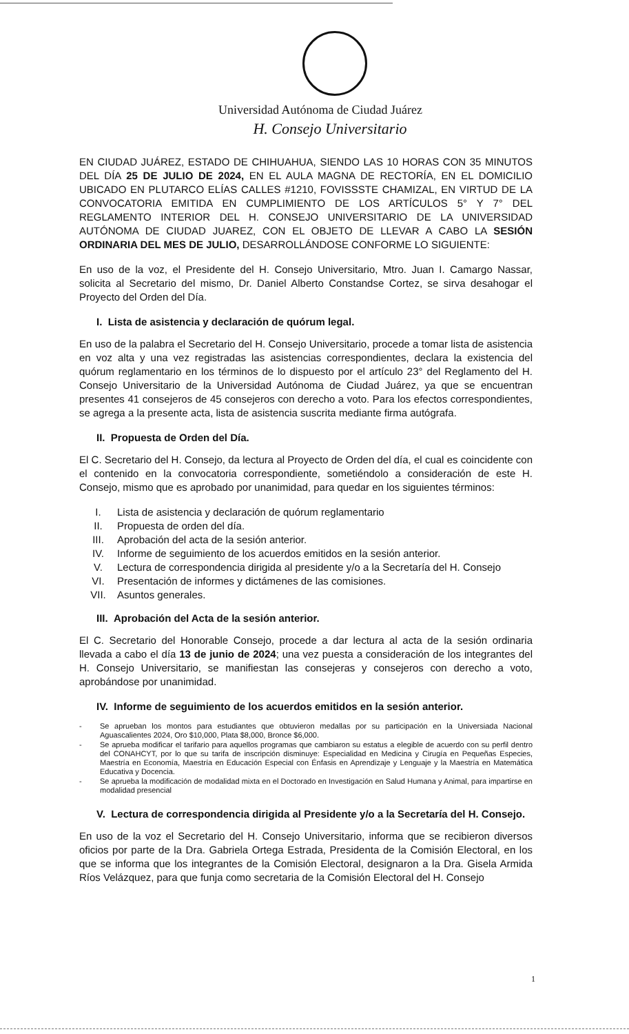Universidad Autónoma de Ciudad Juárez
H. Consejo Universitario
EN CIUDAD JUÁREZ, ESTADO DE CHIHUAHUA, SIENDO LAS 10 HORAS CON 35 MINUTOS DEL DÍA 25 DE JULIO DE 2024, EN EL AULA MAGNA DE RECTORÍA, EN EL DOMICILIO UBICADO EN PLUTARCO ELÍAS CALLES #1210, FOVISSSTE CHAMIZAL, EN VIRTUD DE LA CONVOCATORIA EMITIDA EN CUMPLIMIENTO DE LOS ARTÍCULOS 5° Y 7° DEL REGLAMENTO INTERIOR DEL H. CONSEJO UNIVERSITARIO DE LA UNIVERSIDAD AUTÓNOMA DE CIUDAD JUAREZ, CON EL OBJETO DE LLEVAR A CABO LA SESIÓN ORDINARIA DEL MES DE JULIO, DESARROLLÁNDOSE CONFORME LO SIGUIENTE:
En uso de la voz, el Presidente del H. Consejo Universitario, Mtro. Juan I. Camargo Nassar, solicita al Secretario del mismo, Dr. Daniel Alberto Constandse Cortez, se sirva desahogar el Proyecto del Orden del Día.
I. Lista de asistencia y declaración de quórum legal.
En uso de la palabra el Secretario del H. Consejo Universitario, procede a tomar lista de asistencia en voz alta y una vez registradas las asistencias correspondientes, declara la existencia del quórum reglamentario en los términos de lo dispuesto por el artículo 23° del Reglamento del H. Consejo Universitario de la Universidad Autónoma de Ciudad Juárez, ya que se encuentran presentes 41 consejeros de 45 consejeros con derecho a voto. Para los efectos correspondientes, se agrega a la presente acta, lista de asistencia suscrita mediante firma autógrafa.
II. Propuesta de Orden del Día.
El C. Secretario del H. Consejo, da lectura al Proyecto de Orden del día, el cual es coincidente con el contenido en la convocatoria correspondiente, sometiéndolo a consideración de este H. Consejo, mismo que es aprobado por unanimidad, para quedar en los siguientes términos:
I. Lista de asistencia y declaración de quórum reglamentario
II. Propuesta de orden del día.
III. Aprobación del acta de la sesión anterior.
IV. Informe de seguimiento de los acuerdos emitidos en la sesión anterior.
V. Lectura de correspondencia dirigida al presidente y/o a la Secretaría del H. Consejo
VI. Presentación de informes y dictámenes de las comisiones.
VII. Asuntos generales.
III. Aprobación del Acta de la sesión anterior.
El C. Secretario del Honorable Consejo, procede a dar lectura al acta de la sesión ordinaria llevada a cabo el día 13 de junio de 2024; una vez puesta a consideración de los integrantes del H. Consejo Universitario, se manifiestan las consejeras y consejeros con derecho a voto, aprobándose por unanimidad.
IV. Informe de seguimiento de los acuerdos emitidos en la sesión anterior.
- Se aprueban los montos para estudiantes que obtuvieron medallas por su participación en la Universiada Nacional Aguascalientes 2024, Oro $10,000, Plata $8,000, Bronce $6,000.
- Se aprueba modificar el tarifario para aquellos programas que cambiaron su estatus a elegible de acuerdo con su perfil dentro del CONAHCYT, por lo que su tarifa de inscripción disminuye: Especialidad en Medicina y Cirugía en Pequeñas Especies, Maestría en Economía, Maestría en Educación Especial con Énfasis en Aprendizaje y Lenguaje y la Maestría en Matemática Educativa y Docencia.
- Se aprueba la modificación de modalidad mixta en el Doctorado en Investigación en Salud Humana y Animal, para impartirse en modalidad presencial
V. Lectura de correspondencia dirigida al Presidente y/o a la Secretaría del H. Consejo.
En uso de la voz el Secretario del H. Consejo Universitario, informa que se recibieron diversos oficios por parte de la Dra. Gabriela Ortega Estrada, Presidenta de la Comisión Electoral, en los que se informa que los integrantes de la Comisión Electoral, designaron a la Dra. Gisela Armida Ríos Velázquez, para que funja como secretaria de la Comisión Electoral del H. Consejo
1